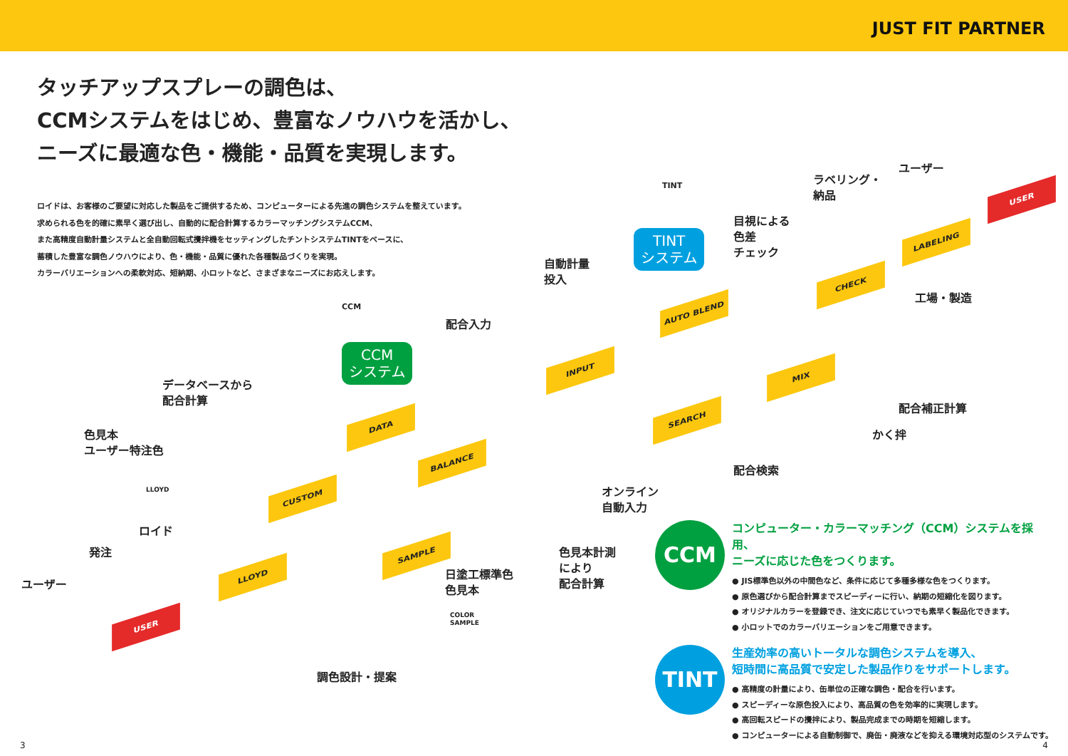JUST FIT PARTNER
タッチアップスプレーの調色は、
CCMシステムをはじめ、豊富なノウハウを活かし、
ニーズに最適な色・機能・品質を実現します。
ロイドは、お客様のご要望に対応した製品をご提供するため、コンピューターによる先進の調色システムを整えています。
求められる色を的確に素早く選び出し、自動的に配合計算するカラーマッチングシステムCCM、
また高精度自動計量システムと全自動回転式攪拌機をセッティングしたチントシステムTINTをベースに、
蓄積した豊富な調色ノウハウにより、色・機能・品質に優れた各種製品づくりを実現。
カラーバリエーションへの柔軟対応、短納期、小ロットなど、さまざまなニーズにお応えします。
USER
LLOYD
CUSTOM
DATA
BALANCE
SAMPLE
INPUT
AUTO BLEND
SEARCH
MIX
CHECK
LABELING
USER
CCM
システム
TINT
システム
CCM
TINT
ユーザー
発注
ロイド
LLOYD
色見本
ユーザー特注色
データベースから
配合計算
調色設計・提案
日塗工標準色
色見本
COLOR
SAMPLE
色見本計測
により
配合計算
オンライン
自動入力
配合入力
自動計量
投入
配合検索
かく拌
配合補正計算
目視による
色差
チェック
工場・製造
ラベリング・
納品
ユーザー
CCM
コンピューター・カラーマッチング（CCM）システムを採用、
ニーズに応じた色をつくります。
● JIS標準色以外の中間色など、条件に応じて多種多様な色をつくります。
● 原色選びから配合計算までスピーディーに行い、納期の短縮化を図ります。
● オリジナルカラーを登録でき、注文に応じていつでも素早く製品化できます。
● 小ロットでのカラーバリエーションをご用意できます。
TINT
生産効率の高いトータルな調色システムを導入、
短時間に高品質で安定した製品作りをサポートします。
● 高精度の計量により、缶単位の正確な調色・配合を行います。
● スピーディーな原色投入により、高品質の色を効率的に実現します。
● 高回転スピードの攪拌により、製品完成までの時期を短縮します。
● コンピューターによる自動制御で、廃缶・廃液などを抑える環境対応型のシステムです。
3 4